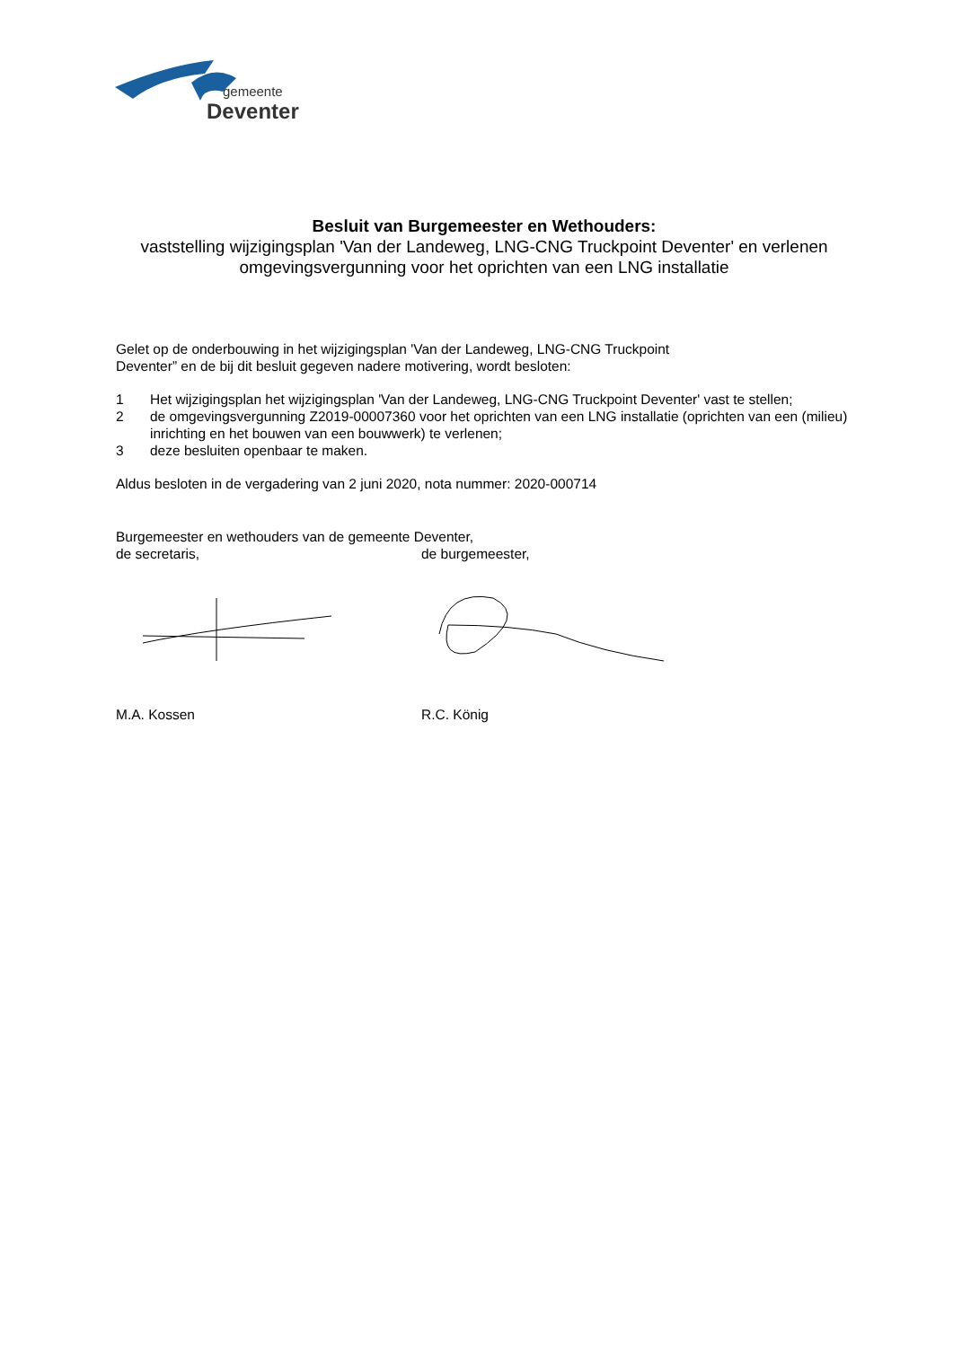gemeente
Deventer
Besluit van Burgemeester en Wethouders:
vaststelling wijzigingsplan 'Van der Landeweg, LNG-CNG Truckpoint Deventer' en verlenen omgevingsvergunning voor het oprichten van een LNG installatie
Gelet op de onderbouwing in het wijzigingsplan 'Van der Landeweg, LNG-CNG Truckpoint
Deventer” en de bij dit besluit gegeven nadere motivering, wordt besloten:
1 Het wijzigingsplan het wijzigingsplan 'Van der Landeweg, LNG-CNG Truckpoint Deventer' vast te stellen;
2 de omgevingsvergunning Z2019-00007360 voor het oprichten van een LNG installatie (oprichten van een (milieu) inrichting en het bouwen van een bouwwerk) te verlenen;
3 deze besluiten openbaar te maken.
Aldus besloten in de vergadering van 2 juni 2020, nota nummer: 2020-000714
Burgemeester en wethouders van de gemeente Deventer,
de secretaris, de burgemeester,
M.A. Kossen R.C. König